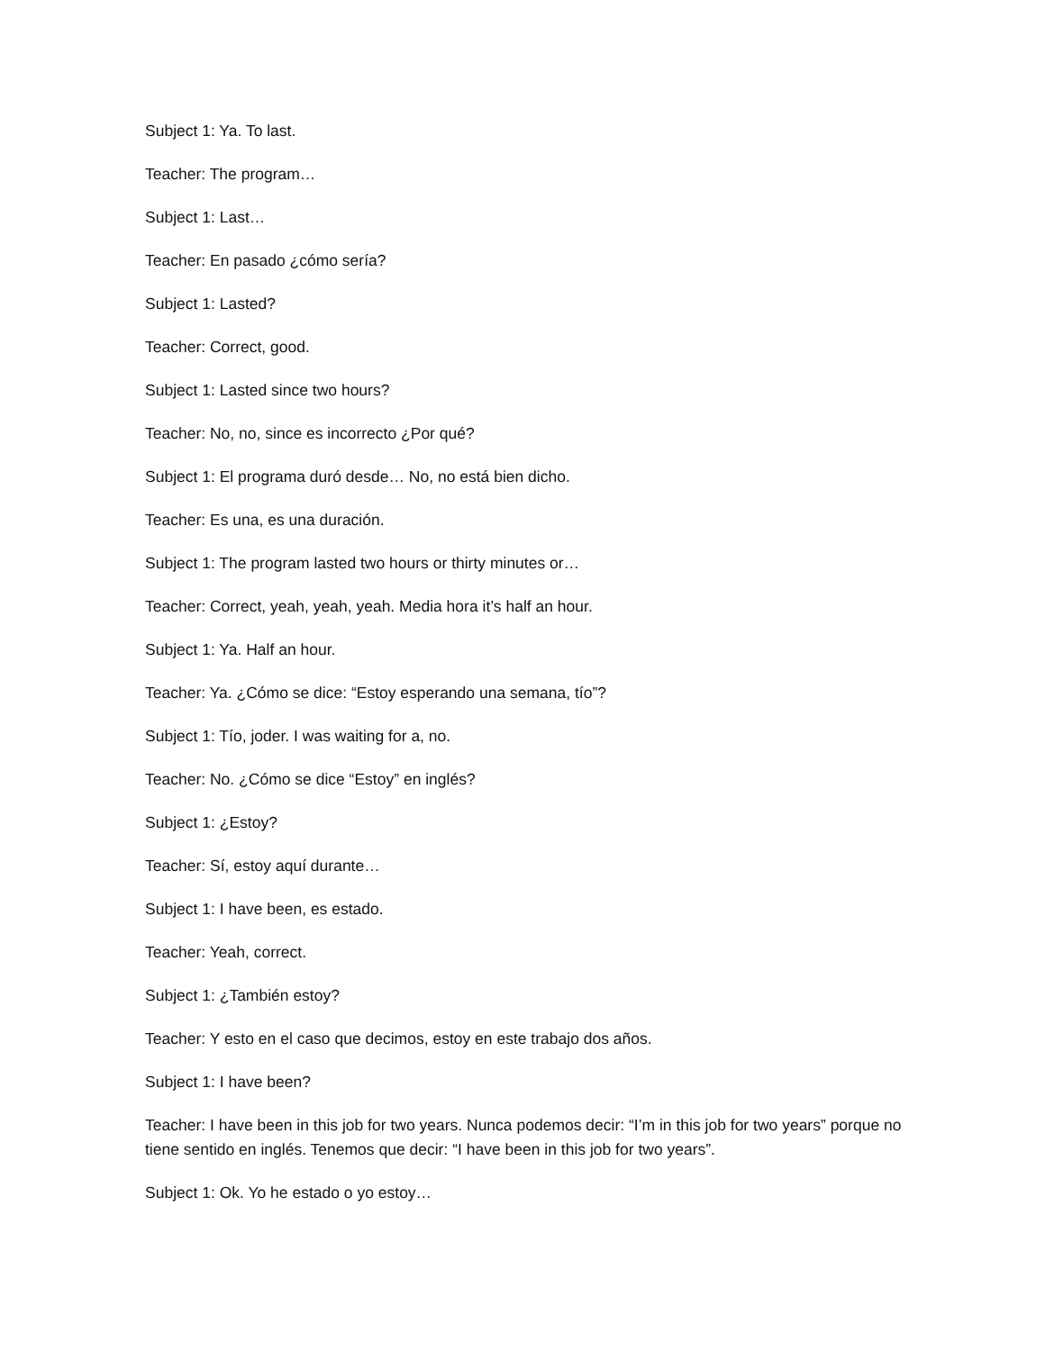Subject 1: Ya. To last.
Teacher: The program…
Subject 1: Last…
Teacher: En pasado ¿cómo sería?
Subject 1: Lasted?
Teacher: Correct, good.
Subject 1: Lasted since two hours?
Teacher: No, no, since es incorrecto ¿Por qué?
Subject 1: El programa duró desde… No, no está bien dicho.
Teacher: Es una, es una duración.
Subject 1: The program lasted two hours or thirty minutes or…
Teacher: Correct, yeah, yeah, yeah. Media hora it’s half an hour.
Subject 1: Ya. Half an hour.
Teacher: Ya. ¿Cómo se dice: “Estoy esperando una semana, tío”?
Subject 1: Tío, joder. I was waiting for a, no.
Teacher: No. ¿Cómo se dice “Estoy” en inglés?
Subject 1: ¿Estoy?
Teacher: Sí, estoy aquí durante…
Subject 1: I have been, es estado.
Teacher: Yeah, correct.
Subject 1: ¿También estoy?
Teacher: Y esto en el caso que decimos, estoy en este trabajo dos años.
Subject 1: I have been?
Teacher: I have been in this job for two years. Nunca podemos decir: “I’m in this job for two years” porque no tiene sentido en inglés. Tenemos que decir: “I have been in this job for two years”.
Subject 1: Ok. Yo he estado o yo estoy…